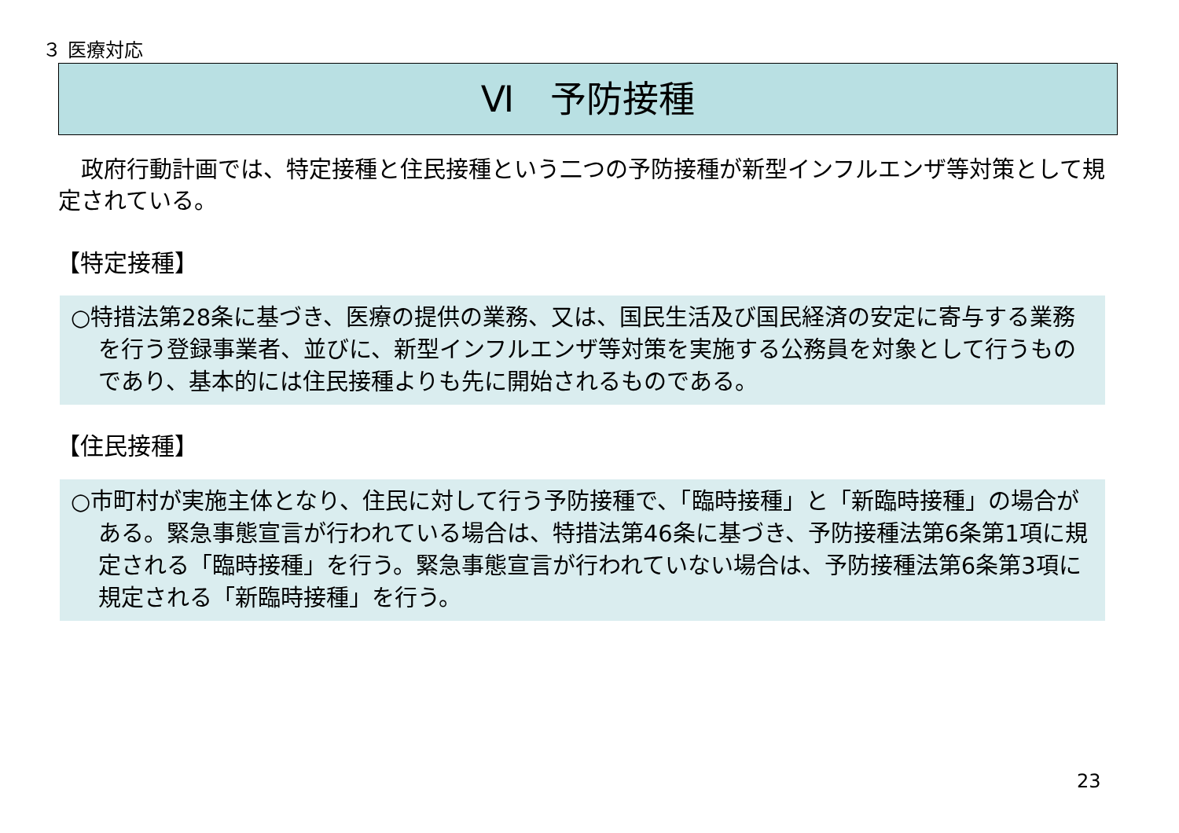３ 医療対応
Ⅵ　予防接種
政府行動計画では、特定接種と住民接種という二つの予防接種が新型インフルエンザ等対策として規定されている。
【特定接種】
○特措法第28条に基づき、医療の提供の業務、又は、国民生活及び国民経済の安定に寄与する業務を行う登録事業者、並びに、新型インフルエンザ等対策を実施する公務員を対象として行うものであり、基本的には住民接種よりも先に開始されるものである。
【住民接種】
○市町村が実施主体となり、住民に対して行う予防接種で、「臨時接種」と「新臨時接種」の場合がある。緊急事態宣言が行われている場合は、特措法第46条に基づき、予防接種法第6条第1項に規定される「臨時接種」を行う。緊急事態宣言が行われていない場合は、予防接種法第6条第3項に規定される「新臨時接種」を行う。
23